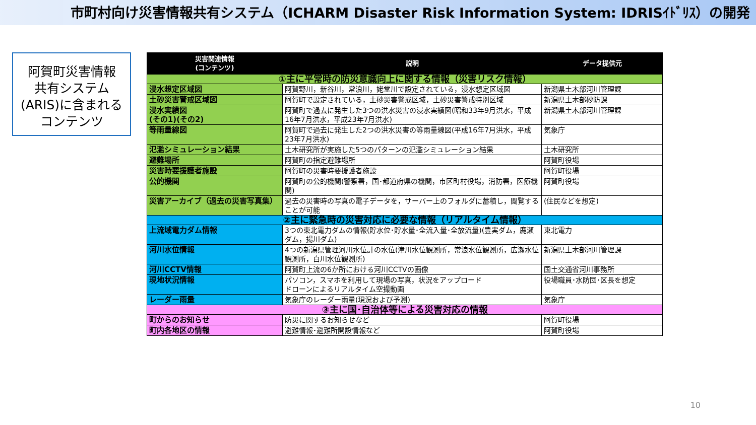市町村向け災害情報共有システム（ICHARM Disaster Risk Information System: IDRISｲﾄﾞﾘｽ）の開発
阿賀町災害情報
共有システム
(ARIS)に含まれる
コンテンツ
| 災害関連情報 (コンテンツ) | 説明 | データ提供元 |
| --- | --- | --- |
| ①主に平常時の防災意識向上に関する情報（災害リスク情報） | | |
| 浸水想定区域図 | 阿賀野川，新谷川，常浪川，姥堂川で設定されている，浸水想定区域図 | 新潟県土木部河川管理課 |
| 土砂災害警戒区域図 | 阿賀町で設定されている，土砂災害警戒区域，土砂災害警戒特別区域 | 新潟県土木部砂防課 |
| 浸水実績図 (その1)(その2) | 阿賀町で過去に発生した3つの洪水災害の浸水実績図(昭和33年9月洪水，平成16年7月洪水，平成23年7月洪水) | 新潟県土木部河川管理課 |
| 等雨量線図 | 阿賀町で過去に発生した2つの洪水災害の等雨量線図(平成16年7月洪水，平成23年7月洪水) | 気象庁 |
| 氾濫シミュレーション結果 | 土木研究所が実施した5つのパターンの氾濫シミュレーション結果 | 土木研究所 |
| 避難場所 | 阿賀町の指定避難場所 | 阿賀町役場 |
| 災害時要援護者施設 | 阿賀町の災害時要援護者施設 | 阿賀町役場 |
| 公的機関 | 阿賀町の公的機関(警察署，国･都道府県の機関，市区町村役場，消防署，医療機関) | 阿賀町役場 |
| 災害アーカイブ（過去の災害写真集） | 過去の災害時の写真の電子データを，サーバー上のフォルダに蓄積し，閲覧することが可能 | (住民などを想定) |
| ②主に緊急時の災害対応に必要な情報（リアルタイム情報） | | |
| 上流域電力ダム情報 | 3つの東北電力ダムの情報(貯水位･貯水量･全流入量･全放流量)(豊実ダム，鹿瀬ダム，揚川ダム) | 東北電力 |
| 河川水位情報 | 4つの新潟県管理河川水位計の水位(津川水位観測所，常浪水位観測所，広瀬水位観測所，白川水位観測所) | 新潟県土木部河川管理課 |
| 河川CCTV情報 | 阿賀町上流の6か所における河川CCTVの画像 | 国土交通省河川事務所 |
| 現地状況情報 | パソコン，スマホを利用して現場の写真，状況をアップロード ドローンによるリアルタイム空撮動画 | 役場職員･水防団･区長を想定 |
| レーダー雨量 | 気象庁のレーダー雨量(現況および予測) | 気象庁 |
| ③主に国･自治体等による災害対応の情報 | | |
| 町からのお知らせ | 防災に関するお知らせなど | 阿賀町役場 |
| 町内各地区の情報 | 避難情報･避難所開設情報など | 阿賀町役場 |
10